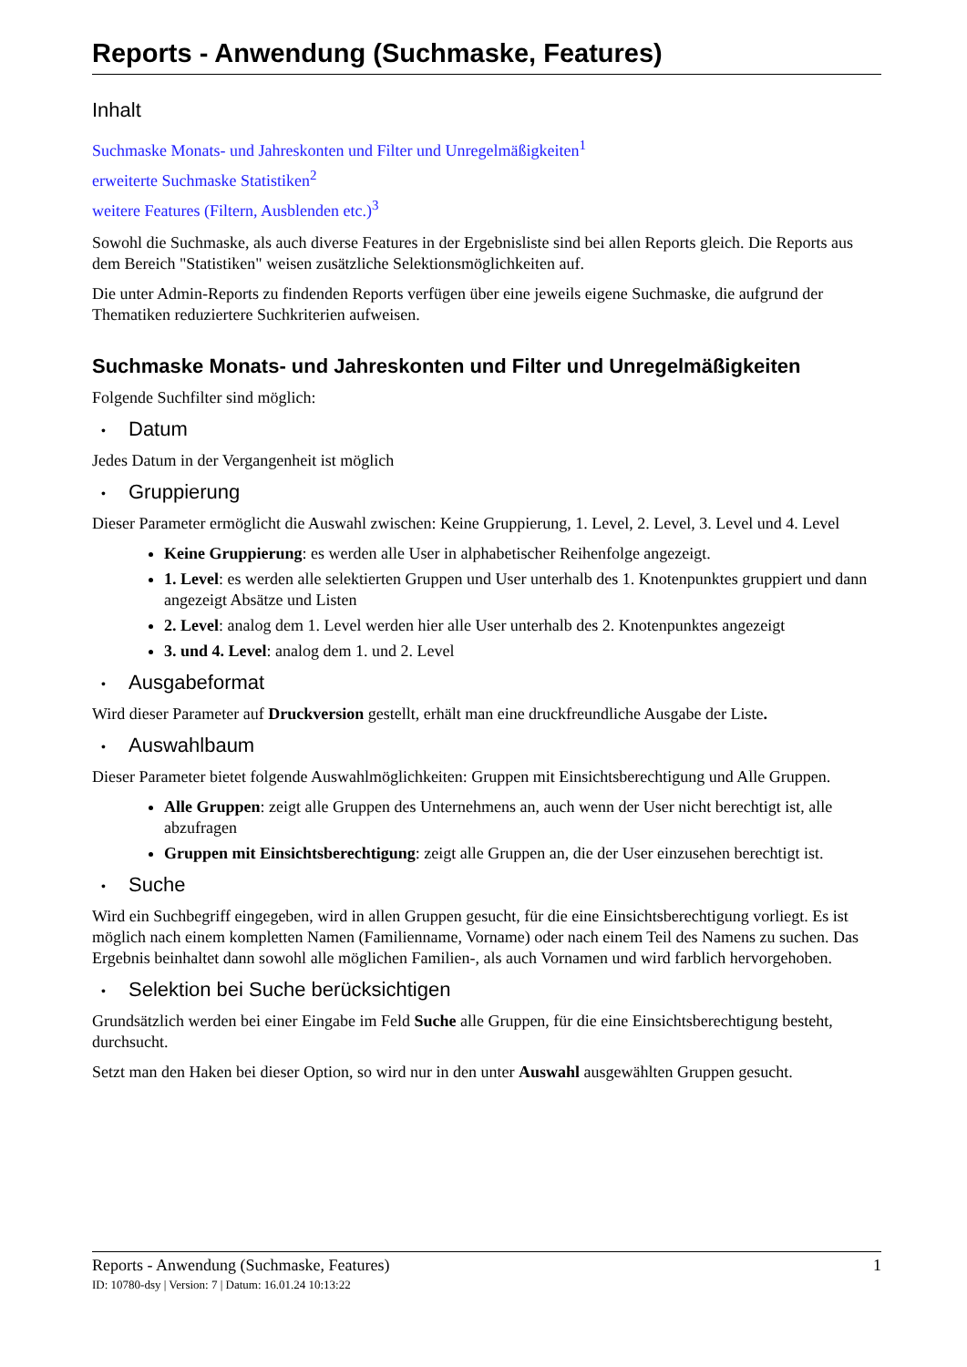Reports - Anwendung (Suchmaske, Features)
Inhalt
Suchmaske Monats- und Jahreskonten und Filter und Unregelmäßigkeiten<sup>1</sup>
erweiterte Suchmaske Statistiken<sup>2</sup>
weitere Features (Filtern, Ausblenden etc.)<sup>3</sup>
Sowohl die Suchmaske, als auch diverse Features in der Ergebnisliste sind bei allen Reports gleich. Die Reports aus dem Bereich "Statistiken" weisen zusätzliche Selektionsmöglichkeiten auf.
Die unter Admin-Reports zu findenden Reports verfügen über eine jeweils eigene Suchmaske, die aufgrund der Thematiken reduziertere Suchkriterien aufweisen.
Suchmaske Monats- und Jahreskonten und Filter und Unregelmäßigkeiten
Folgende Suchfilter sind möglich:
• Datum
Jedes Datum in der Vergangenheit ist möglich
• Gruppierung
Dieser Parameter ermöglicht die Auswahl zwischen: Keine Gruppierung, 1. Level, 2. Level, 3. Level und 4. Level
Keine Gruppierung: es werden alle User in alphabetischer Reihenfolge angezeigt.
1. Level: es werden alle selektierten Gruppen und User unterhalb des 1. Knotenpunktes gruppiert und dann angezeigt Absätze und Listen
2. Level: analog dem 1. Level werden hier alle User unterhalb des 2. Knotenpunktes angezeigt
3. und 4. Level: analog dem 1. und 2. Level
• Ausgabeformat
Wird dieser Parameter auf Druckversion gestellt, erhält man eine druckfreundliche Ausgabe der Liste.
• Auswahlbaum
Dieser Parameter bietet folgende Auswahlmöglichkeiten: Gruppen mit Einsichtsberechtigung und Alle Gruppen.
Alle Gruppen: zeigt alle Gruppen des Unternehmens an, auch wenn der User nicht berechtigt ist, alle abzufragen
Gruppen mit Einsichtsberechtigung: zeigt alle Gruppen an, die der User einzusehen berechtigt ist.
• Suche
Wird ein Suchbegriff eingegeben, wird in allen Gruppen gesucht, für die eine Einsichtsberechtigung vorliegt. Es ist möglich nach einem kompletten Namen (Familienname, Vorname) oder nach einem Teil des Namens zu suchen. Das Ergebnis beinhaltet dann sowohl alle möglichen Familien-, als auch Vornamen und wird farblich hervorgehoben.
• Selektion bei Suche berücksichtigen
Grundsätzlich werden bei einer Eingabe im Feld Suche alle Gruppen, für die eine Einsichtsberechtigung besteht, durchsucht.
Setzt man den Haken bei dieser Option, so wird nur in den unter Auswahl ausgewählten Gruppen gesucht.
Reports - Anwendung (Suchmaske, Features) 1
ID: 10780-dsy | Version: 7 | Datum: 16.01.24 10:13:22